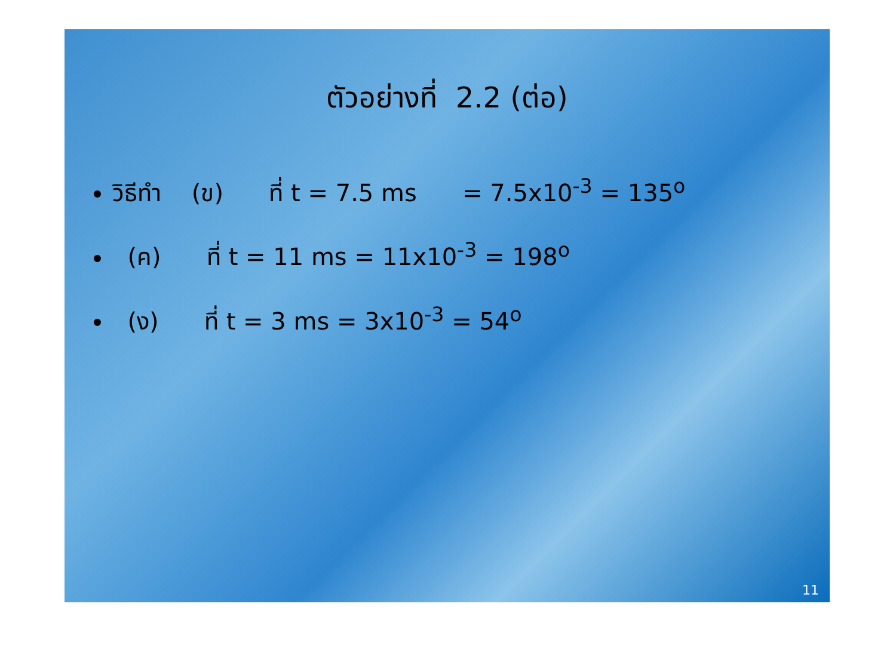ตัวอย่างที่ 2.2 (ต่อ)
วิธีทำ (ข) ที่ t = 7.5 ms = 7.5x10<sup>-3</sup> = 135<sup>o</sup>
(ค) ที่ t = 11 ms = 11x10<sup>-3</sup> = 198<sup>o</sup>
(ง) ที่ t = 3 ms = 3x10<sup>-3</sup> = 54<sup>o</sup>
11